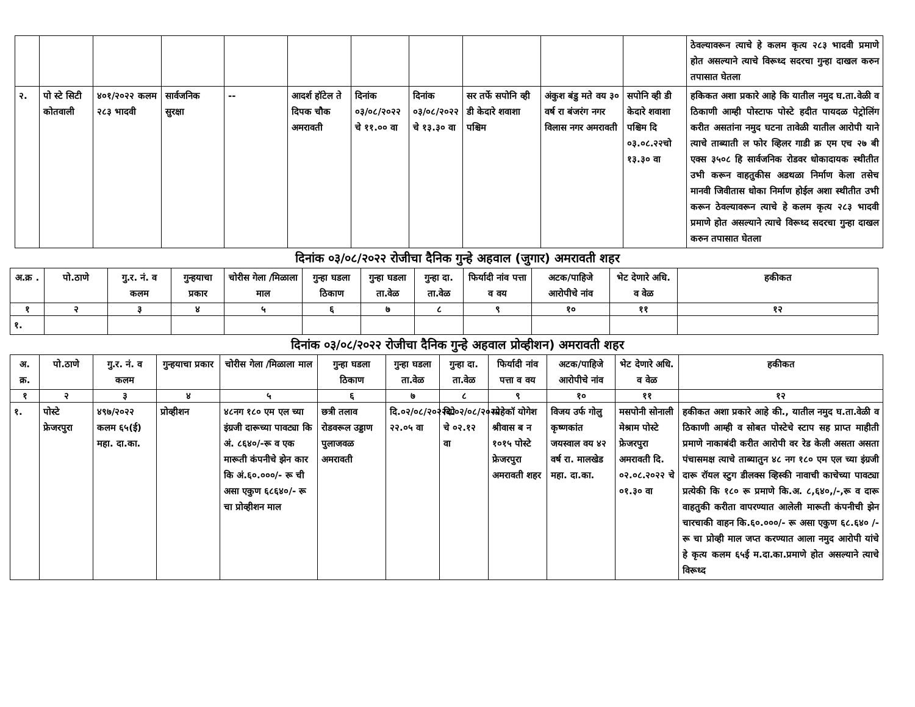| | | | | | | | | | | | ठेवल्यावरून त्याचे हे कलम कृत्य २८३ भादवी प्रमाणे होत असल्याने त्याचे विरूध्द सदरचा गुन्हा दाखल करुन तपासात घेतला |
| २. | पो स्टे सिटी कोतवाली | ४०१/२०२२ कलम २८३ भादवी | सार्वजनिक सुरक्षा | -- | आदर्श हॉटेल ते दिपक चौक अमरावती | दिनांक ०३/०८/२०२२ चे ११.०० वा | दिनांक ०३/०८/२०२२ चे १३.३० वा | सर तर्फे सपोनि व्ही डी केदारे शवाशा पश्चिम | अंकुश बंडु मते वय ३० वर्ष रा बंजरंग नगर विलास नगर अमरावती | सपोनि व्ही डी केदारे शवाशा पश्चिम दि ०३.०८.२२चो १३.३० वा | हकिकत अशा प्रकारे आहे कि यातील नमुद घ.ता.वेळी व ठिकाणी आम्ही पोस्टाफ पोस्टे हदीत पायदळ पेट्रोलिंग करीत असतांना नमुद घटना तावेळी यातील आरोपी याने त्याचे ताब्याती ल फोर व्हिलर गाडी क्र एम एच २७ बी एक्स ३५०८ हि सार्वजनिक रोडवर धोकादायक स्थीतीत उभी करून वाहतुकीस अडथळा निर्माण केला तसेच मानवी जिवीतास धोका निर्माण होईल अशा स्थीतीत उभी करून ठेवल्यावरून त्याचे हे कलम कृत्य २८३ भादवी प्रमाणे होत असल्याने त्याचे विरूध्द सदरचा गुन्हा दाखल करुन तपासात घेतला |
दिनांक ०३/०८/२०२२ रोजीचा दैनिक गुन्हे अहवाल (जुगार) अमरावती शहर
| अ.क्र . | पो.ठाणे | गु.र. नं. व कलम | गुन्हयाचा प्रकार | चोरीस गेला /मिळाला माल | गुन्हा घडला ठिकाण | गुन्हा घडला ता.वेळ | गुन्हा दा. ता.वेळ | फिर्यादी नांव पत्ता व वय | अटक/पाहिजे आरोपीचे नांव | भेट देणारे अधि. व वेळ | हकीकत |
| --- | --- | --- | --- | --- | --- | --- | --- | --- | --- | --- | --- |
| १ | २ | ३ | ४ | ५ | ६ | ७ | ८ | ९ | १० | ११ | १२ |
| १. | | | | | | | | | | | |
दिनांक ०३/०८/२०२२ रोजीचा दैनिक गुन्हे अहवाल प्रोव्हीशन) अमरावती शहर
| अ. क्र. | पो.ठाणे | गु.र. नं. व कलम | गुन्हयाचा प्रकार | चोरीस गेला /मिळाला माल | गुन्हा घडला ठिकाण | गुन्हा घडला ता.वेळ | गुन्हा दा. ता.वेळ | फिर्यादी नांव पत्ता व वय | अटक/पाहिजे आरोपीचे नांव | भेट देणारे अधि. व वेळ | हकीकत |
| --- | --- | --- | --- | --- | --- | --- | --- | --- | --- | --- | --- |
| १ | २ | ३ | ४ | ५ | ६ | ७ | ८ | ९ | १० | ११ | १२ |
| १. | पोस्टे फ्रेजरपुरा | ४९७/२०२२ कलम ६५(ई) महा. दा.का. | प्रोव्हीशन | ४८नग १८० एम एल च्या इंग्रजी दारूच्या पावट्या कि अं. ८६४०/-रू व एक मारूती कंपनीचे झेन कार कि अं.६०.०००/- रू ची असा एकुण ६८६४०/- रू चा प्रोव्हीशन माल | छत्री तलाव रोडवरूल उड्डाण पुलाजवळ अमरावती | दि.०२/०८/२०२२चो २२.०५ वा | दि.०२/०८/२०२२ चे ०२.१२ वा | पोहेकॉ योगेश श्रीवास ब न १०१५ पोस्टे फ्रेजरपुरा अमरावती शहर | विजय उर्फ गोलु कृष्णकांत जयस्वाल वय ४२ वर्ष रा. मालखेड महा. दा.का. | मसपोनी सोनाली मेश्राम पोस्टे फ्रेजरपुरा अमरावती दि. ०२.०८.२०२२ चे ०१.३० वा | हकीकत अशा प्रकारे आहे की., यातील नमुद घ.ता.वेळी व ठिकाणी आम्ही व सोबत पोस्टेचे स्टाप सह प्राप्त माहीती प्रमाणे नाकाबंदी करीत आरोपी वर रेड केली असता असता पंचासमक्ष त्याचे ताब्यातुन ४८ नग १८० एम एल च्या इंग्रजी दारू रॉयल स्टुग डीलक्स व्हिस्की नावाची काचेच्या पावट्या प्रत्येकी कि १८० रू प्रमाणे कि.अ. ८,६४०,/-,रू व दारू वाहतुकी करीता वापरण्यात आलेली मारूती कंपनीची झेन चारचाकी वाहन कि.६०.०००/- रू असा एकुण ६८.६४० /- रू चा प्रोव्ही माल जप्त करण्यात आला नमुद आरोपी यांचे हे कृत्य कलम ६५ई म.दा.का.प्रमाणे होत असल्याने त्याचे विरूध्द |